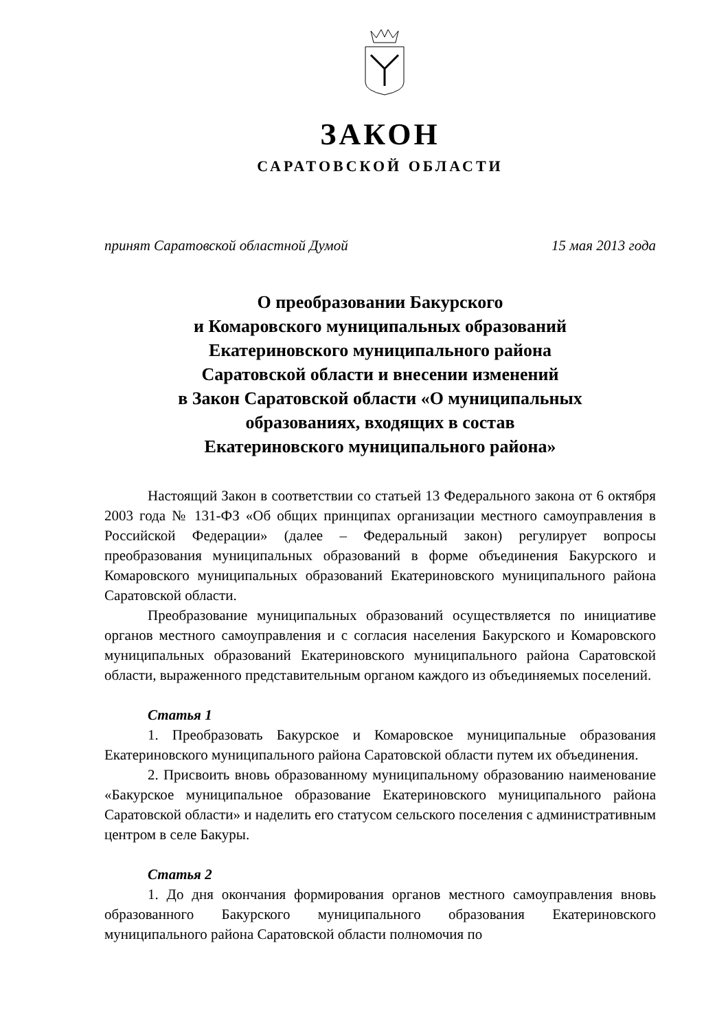ЗАКОН
САРАТОВСКОЙ ОБЛАСТИ
принят Саратовской областной Думой 15 мая 2013 года
О преобразовании Бакурского
и Комаровского муниципальных образований
Екатериновского муниципального района
Саратовской области и внесении изменений
в Закон Саратовской области «О муниципальных
образованиях, входящих в состав
Екатериновского муниципального района»
Настоящий Закон в соответствии со статьей 13 Федерального закона от 6 октября 2003 года № 131-ФЗ «Об общих принципах организации местного самоуправления в Российской Федерации» (далее – Федеральный закон) регулирует вопросы преобразования муниципальных образований в форме объединения Бакурского и Комаровского муниципальных образований Екатериновского муниципального района Саратовской области.
Преобразование муниципальных образований осуществляется по инициативе органов местного самоуправления и с согласия населения Бакурского и Комаровского муниципальных образований Екатериновского муниципального района Саратовской области, выраженного представительным органом каждого из объединяемых поселений.
Статья 1
1. Преобразовать Бакурское и Комаровское муниципальные образования Екатериновского муниципального района Саратовской области путем их объединения.
2. Присвоить вновь образованному муниципальному образованию наименование «Бакурское муниципальное образование Екатериновского муниципального района Саратовской области» и наделить его статусом сельского поселения с административным центром в селе Бакуры.
Статья 2
1. До дня окончания формирования органов местного самоуправления вновь образованного Бакурского муниципального образования Екатериновского муниципального района Саратовской области полномочия по